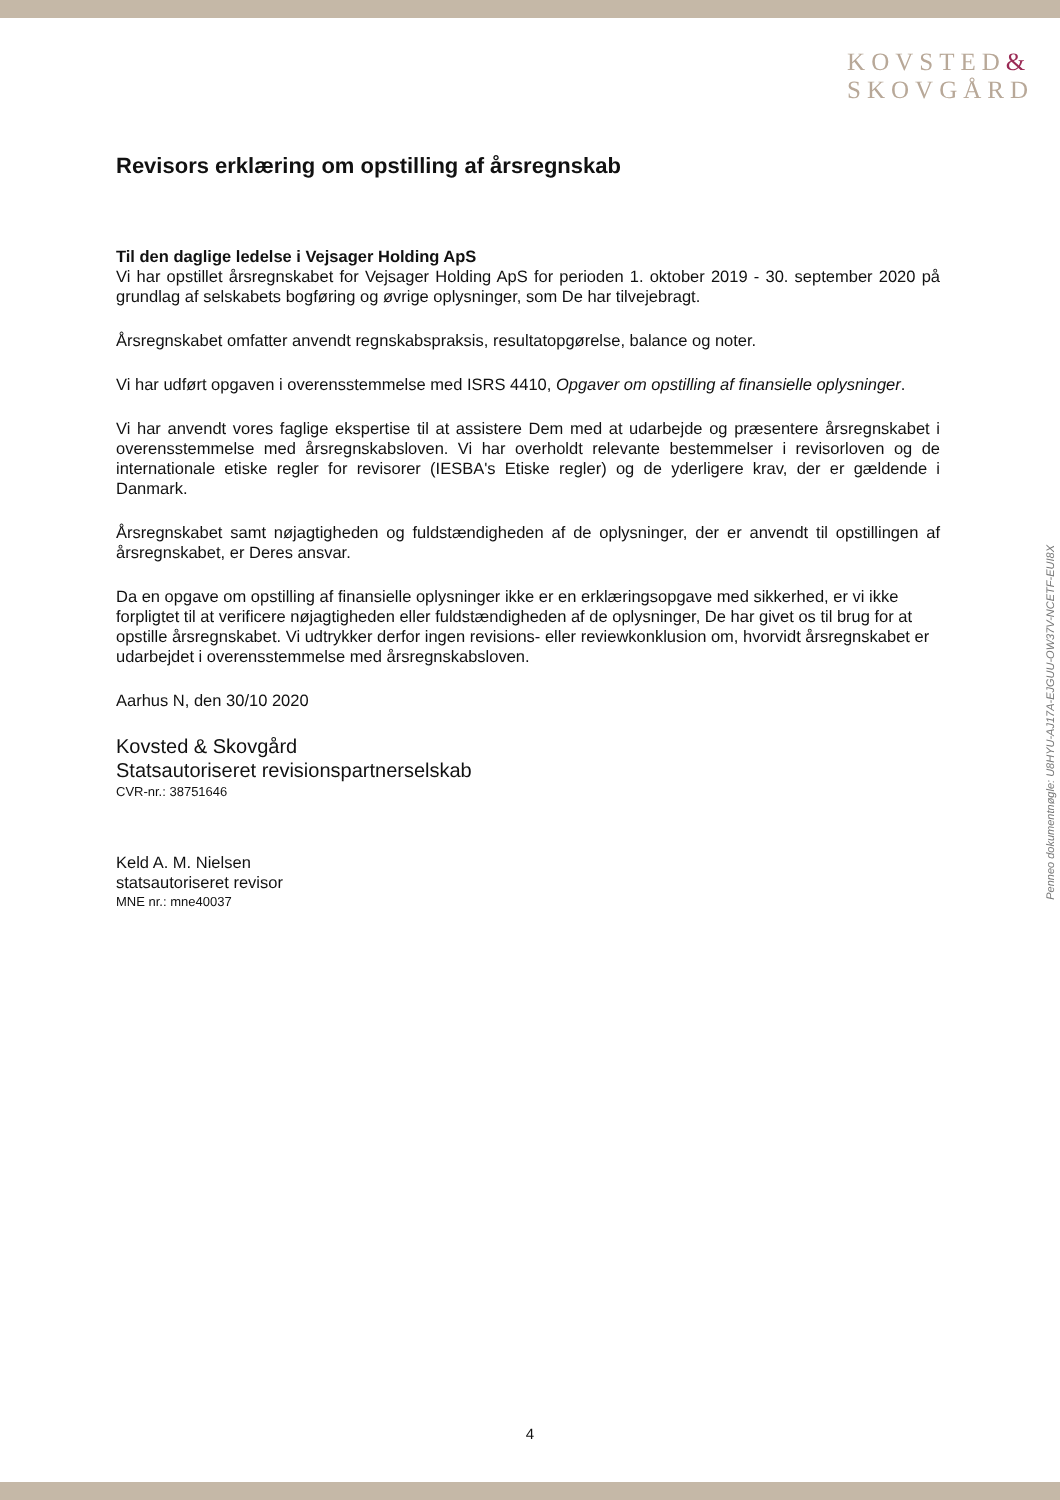KOVSTED&
SKOVGÅRD
Revisors erklæring om opstilling af årsregnskab
Til den daglige ledelse i Vejsager Holding ApS
Vi har opstillet årsregnskabet for Vejsager Holding ApS for perioden 1. oktober 2019 - 30. september 2020 på grundlag af selskabets bogføring og øvrige oplysninger, som De har tilvejebragt.
Årsregnskabet omfatter anvendt regnskabspraksis, resultatopgørelse, balance og noter.
Vi har udført opgaven i overensstemmelse med ISRS 4410, Opgaver om opstilling af finansielle oplysninger.
Vi har anvendt vores faglige ekspertise til at assistere Dem med at udarbejde og præsentere årsregnskabet i overensstemmelse med årsregnskabsloven. Vi har overholdt relevante bestemmelser i revisorloven og de internationale etiske regler for revisorer (IESBA's Etiske regler) og de yderligere krav, der er gældende i Danmark.
Årsregnskabet samt nøjagtigheden og fuldstændigheden af de oplysninger, der er anvendt til opstillingen af årsregnskabet, er Deres ansvar.
Da en opgave om opstilling af finansielle oplysninger ikke er en erklæringsopgave med sikkerhed, er vi ikke forpligtet til at verificere nøjagtigheden eller fuldstændigheden af de oplysninger, De har givet os til brug for at opstille årsregnskabet. Vi udtrykker derfor ingen revisions- eller reviewkonklusion om, hvorvidt årsregnskabet er udarbejdet i overensstemmelse med årsregnskabsloven.
Aarhus N, den 30/10 2020
Kovsted & Skovgård
Statsautoriseret revisionspartnerselskab
CVR-nr.: 38751646
Keld A. M. Nielsen
statsautoriseret revisor
MNE nr.: mne40037
Penneo dokumentnøgle: U8HYU-AJ17A-EJGUU-OW37V-NCETF-EUI8X
4